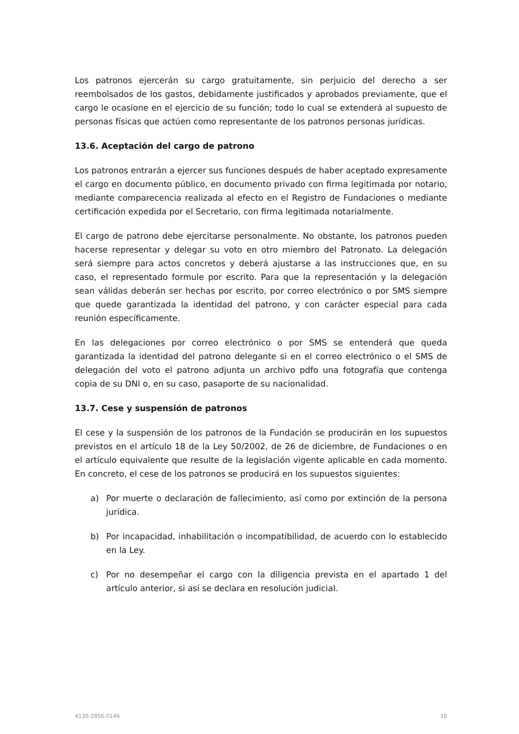Los patronos ejercerán su cargo gratuitamente, sin perjuicio del derecho a ser reembolsados de los gastos, debidamente justificados y aprobados previamente, que el cargo le ocasione en el ejercicio de su función; todo lo cual se extenderá al supuesto de personas físicas que actúen como representante de los patronos personas jurídicas.
13.6. Aceptación del cargo de patrono
Los patronos entrarán a ejercer sus funciones después de haber aceptado expresamente el cargo en documento público, en documento privado con firma legitimada por notario, mediante comparecencia realizada al efecto en el Registro de Fundaciones o mediante certificación expedida por el Secretario, con firma legitimada notarialmente.
El cargo de patrono debe ejercitarse personalmente. No obstante, los patronos pueden hacerse representar y delegar su voto en otro miembro del Patronato. La delegación será siempre para actos concretos y deberá ajustarse a las instrucciones que, en su caso, el representado formule por escrito. Para que la representación y la delegación sean válidas deberán ser hechas por escrito, por correo electrónico o por SMS siempre que quede garantizada la identidad del patrono, y con carácter especial para cada reunión específicamente.
En las delegaciones por correo electrónico o por SMS se entenderá que queda garantizada la identidad del patrono delegante si en el correo electrónico o el SMS de delegación del voto el patrono adjunta un archivo pdfo una fotografía que contenga copia de su DNI o, en su caso, pasaporte de su nacionalidad.
13.7. Cese y suspensión de patronos
El cese y la suspensión de los patronos de la Fundación se producirán en los supuestos previstos en el artículo 18 de la Ley 50/2002, de 26 de diciembre, de Fundaciones o en el artículo equivalente que resulte de la legislación vigente aplicable en cada momento. En concreto, el cese de los patronos se producirá en los supuestos siguientes:
a) Por muerte o declaración de fallecimiento, así como por extinción de la persona jurídica.
b) Por incapacidad, inhabilitación o incompatibilidad, de acuerdo con lo establecido en la Ley.
c) Por no desempeñar el cargo con la diligencia prevista en el apartado 1 del artículo anterior, si así se declara en resolución judicial.
4130-2856-0146 10